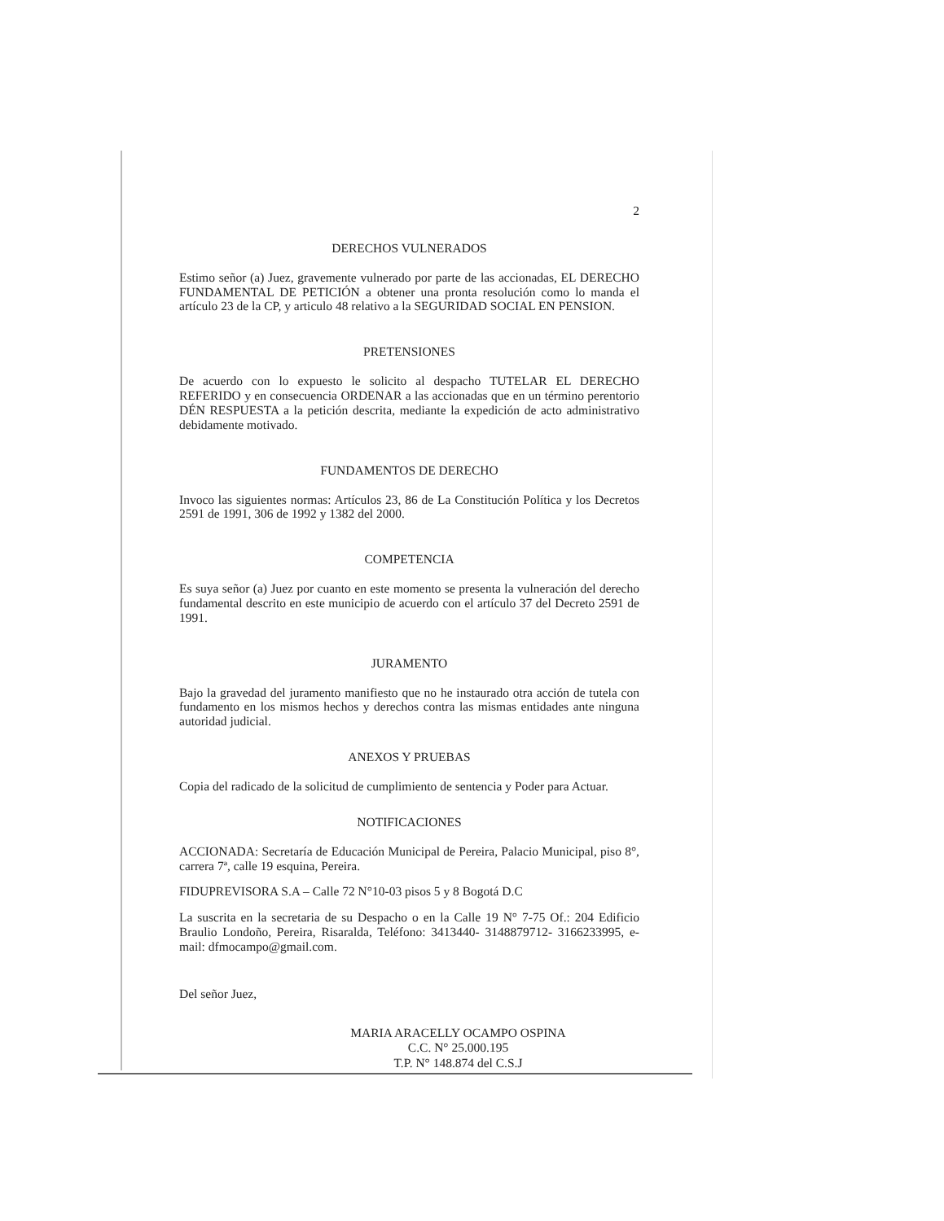2
DERECHOS VULNERADOS
Estimo señor (a) Juez, gravemente vulnerado por parte de las accionadas, EL DERECHO FUNDAMENTAL DE PETICIÓN a obtener una pronta resolución como lo manda el artículo 23 de la CP, y articulo 48 relativo a la SEGURIDAD SOCIAL EN PENSION.
PRETENSIONES
De acuerdo con lo expuesto le solicito al despacho TUTELAR EL DERECHO REFERIDO y en consecuencia ORDENAR a las accionadas que en un término perentorio DÉN RESPUESTA a la petición descrita, mediante la expedición de acto administrativo debidamente motivado.
FUNDAMENTOS DE DERECHO
Invoco las siguientes normas: Artículos 23, 86 de La Constitución Política y los Decretos 2591 de 1991, 306 de 1992 y 1382 del 2000.
COMPETENCIA
Es suya señor (a) Juez por cuanto en este momento se presenta la vulneración del derecho fundamental descrito en este municipio de acuerdo con el artículo 37 del Decreto 2591 de 1991.
JURAMENTO
Bajo la gravedad del juramento manifiesto que no he instaurado otra acción de tutela con fundamento en los mismos hechos y derechos contra las mismas entidades ante ninguna autoridad judicial.
ANEXOS Y PRUEBAS
Copia del radicado de la solicitud de cumplimiento de sentencia y Poder para Actuar.
NOTIFICACIONES
ACCIONADA: Secretaría de Educación Municipal de Pereira, Palacio Municipal, piso 8°, carrera 7ª, calle 19 esquina, Pereira.
FIDUPREVISORA S.A – Calle 72 N°10-03 pisos 5 y 8 Bogotá D.C
La suscrita en la secretaria de su Despacho o en la Calle 19 N° 7-75 Of.: 204 Edificio Braulio Londoño, Pereira, Risaralda, Teléfono: 3413440- 3148879712- 3166233995, e-mail: dfmocampo@gmail.com.
Del señor Juez,
MARIA ARACELLY OCAMPO OSPINA
C.C. N° 25.000.195
T.P. N° 148.874 del C.S.J